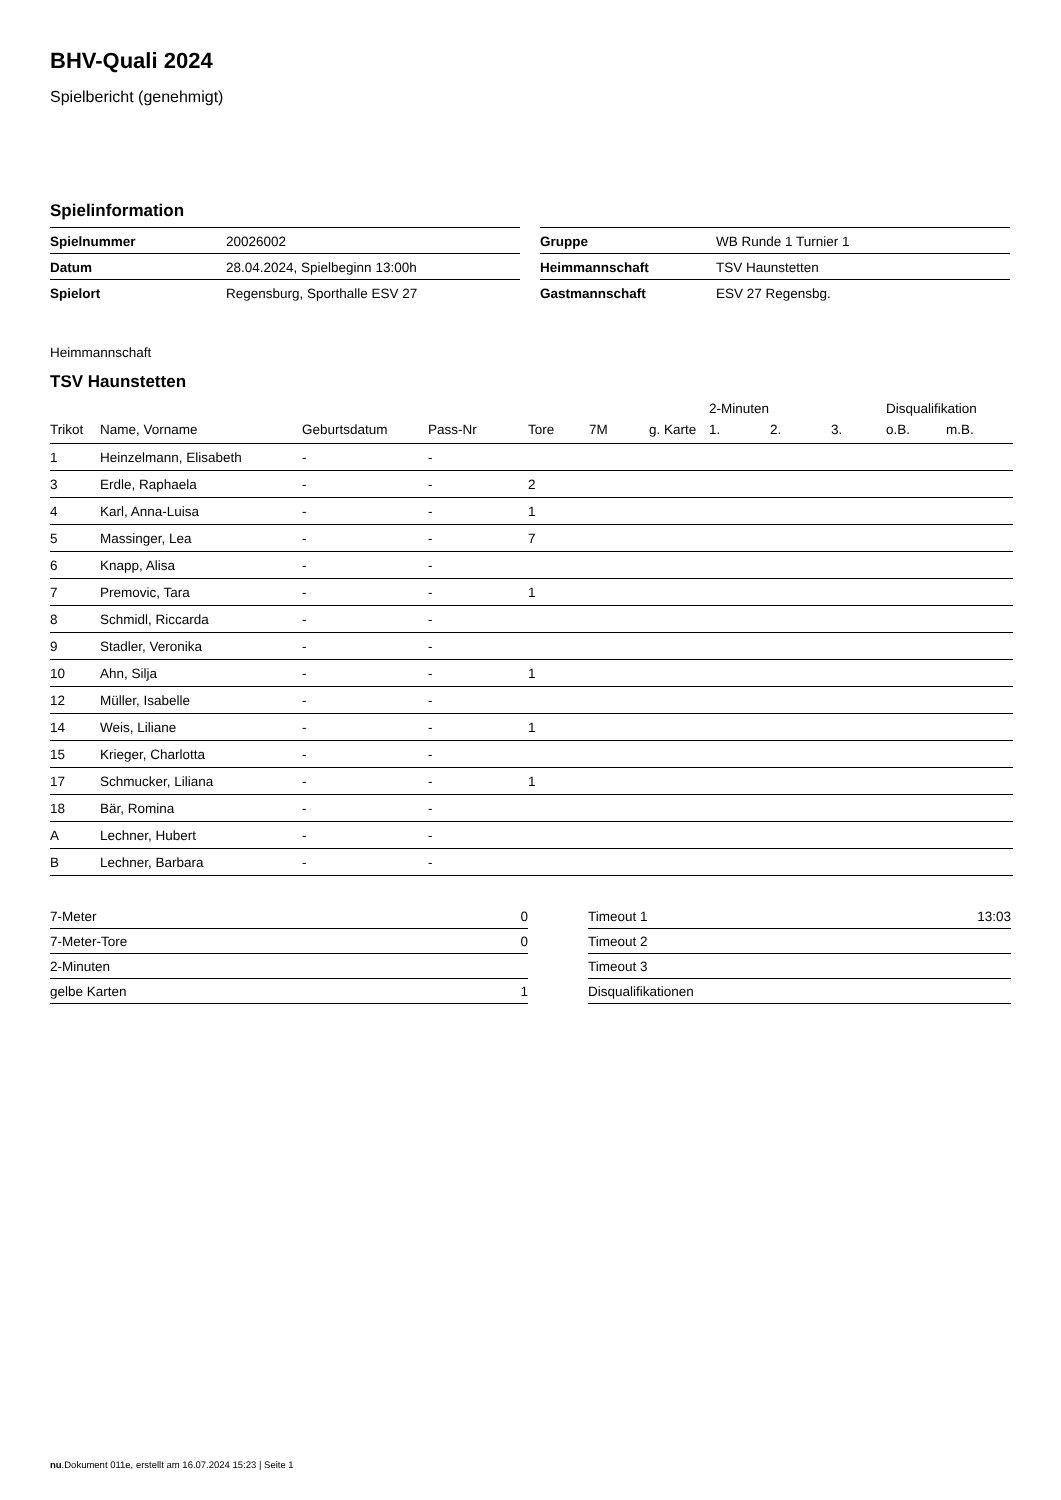BHV-Quali 2024
Spielbericht (genehmigt)
Spielinformation
| Spielnummer | 20026002 |
| Datum | 28.04.2024, Spielbeginn 13:00h |
| Spielort | Regensburg, Sporthalle ESV 27 |
| Gruppe | WB Runde 1 Turnier 1 |
| Heimmannschaft | TSV Haunstetten |
| Gastmannschaft | ESV 27 Regensbg. |
Heimmannschaft
TSV Haunstetten
| | | | | | | | 2-Minuten | | | Disqualifikation | |
| --- | --- | --- | --- | --- | --- | --- | --- | --- | --- | --- | --- |
| Trikot | Name, Vorname | Geburtsdatum | Pass-Nr | Tore | 7M | g. Karte | 1. | 2. | 3. | o.B. | m.B. |
| 1 | Heinzelmann, Elisabeth | - | - | | | | | | | | |
| 3 | Erdle, Raphaela | - | - | 2 | | | | | | | |
| 4 | Karl, Anna-Luisa | - | - | 1 | | | | | | | |
| 5 | Massinger, Lea | - | - | 7 | | | | | | | |
| 6 | Knapp, Alisa | - | - | | | | | | | | |
| 7 | Premovic, Tara | - | - | 1 | | | | | | | |
| 8 | Schmidl, Riccarda | - | - | | | | | | | | |
| 9 | Stadler, Veronika | - | - | | | | | | | | |
| 10 | Ahn, Silja | - | - | 1 | | | | | | | |
| 12 | Müller, Isabelle | - | - | | | | | | | | |
| 14 | Weis, Liliane | - | - | 1 | | | | | | | |
| 15 | Krieger, Charlotta | - | - | | | | | | | | |
| 17 | Schmucker, Liliana | - | - | 1 | | | | | | | |
| 18 | Bär, Romina | - | - | | | | | | | | |
| A | Lechner, Hubert | - | - | | | | | | | | |
| B | Lechner, Barbara | - | - | | | | | | | | |
| 7-Meter | 0 |
| 7-Meter-Tore | 0 |
| 2-Minuten | |
| gelbe Karten | 1 |
| Timeout 1 | 13:03 |
| Timeout 2 | |
| Timeout 3 | |
| Disqualifikationen | |
nu.Dokument 011e, erstellt am 16.07.2024 15:23 | Seite 1